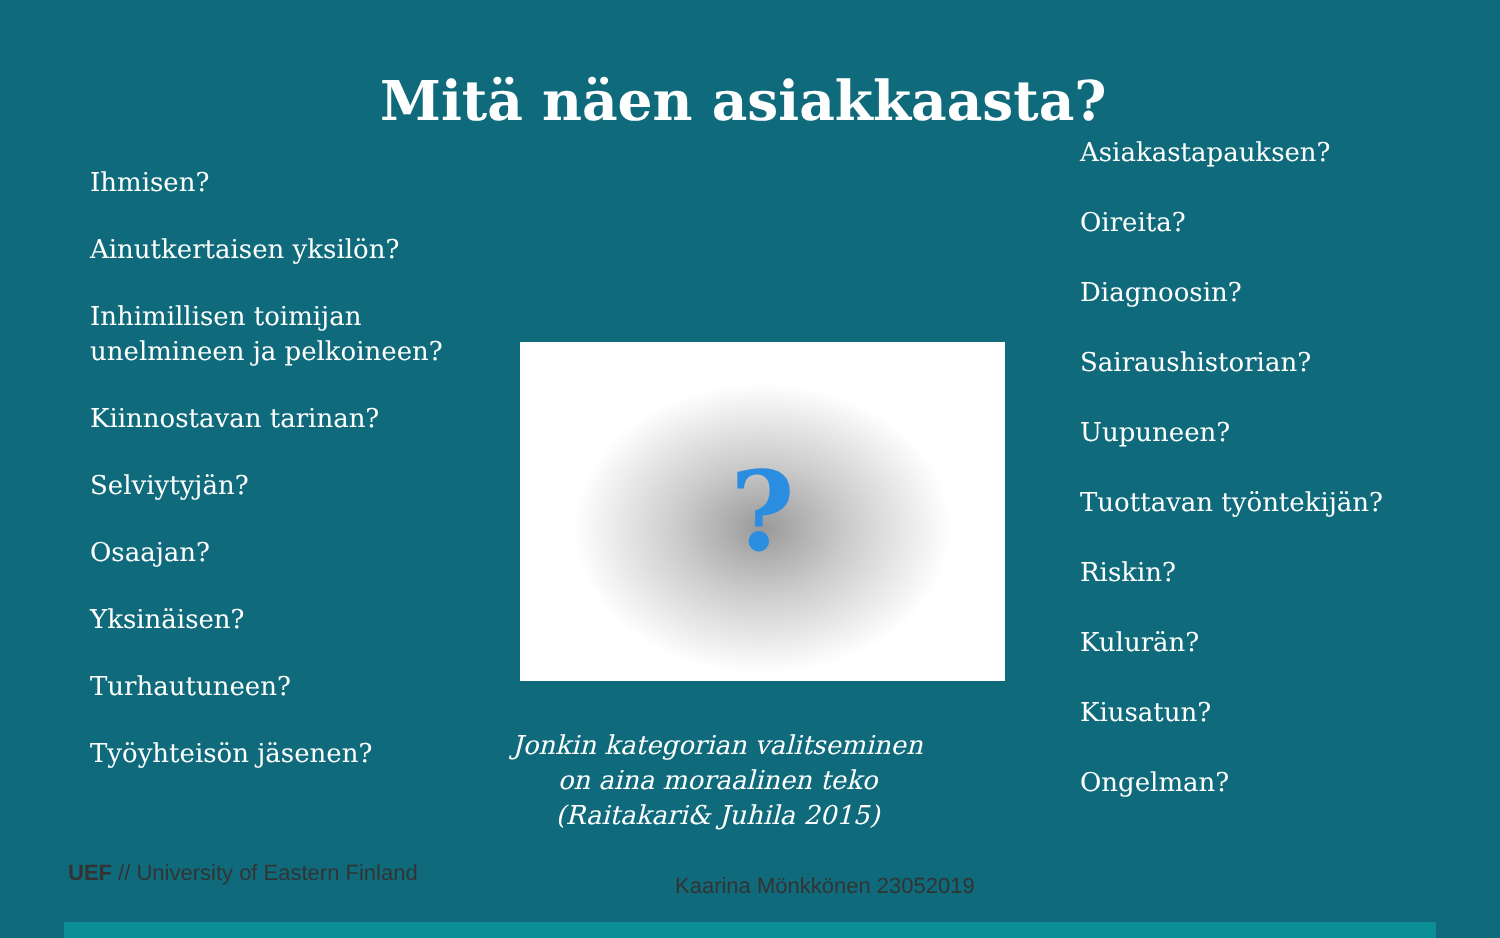Mitä näen asiakkaasta?
Ihmisen?
Ainutkertaisen yksilön?
Inhimillisen toimijan unelmineen ja pelkoineen?
Kiinnostavan tarinan?
Selviytyjän?
Osaajan?
Yksinäisen?
Turhautuneen?
Työyhteisön jäsenen?
?
Jonkin kategorian valitseminen on aina moraalinen teko (Raitakari& Juhila 2015)
Asiakastapauksen?
Oireita?
Diagnoosin?
Sairaushistorian?
Uupuneen?
Tuottavan työntekijän?
Riskin?
Kulurän?
Kiusatun?
Ongelman?
UEF // University of Eastern Finland
Kaarina Mönkkönen 23052019